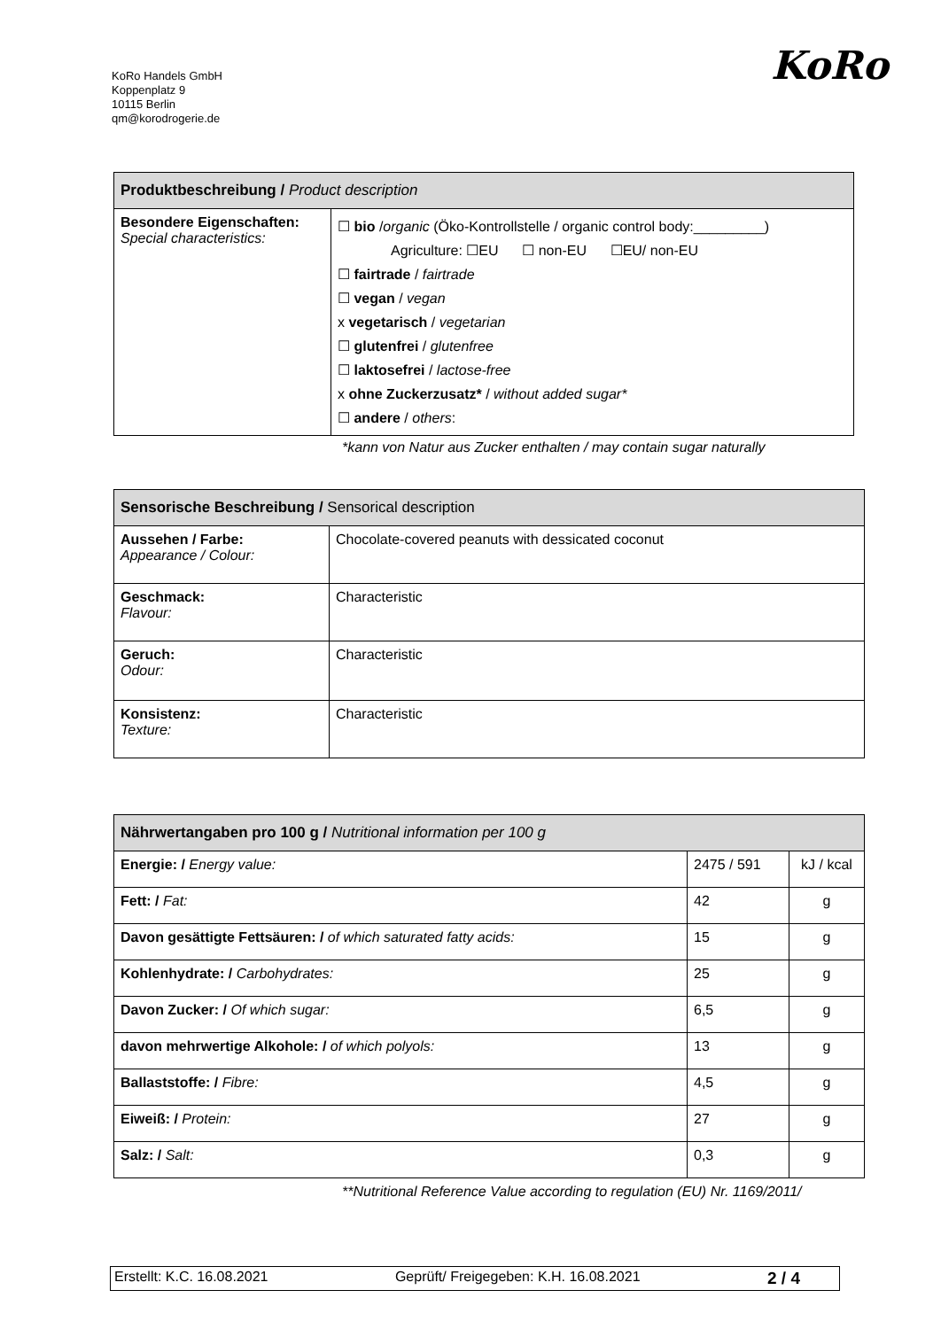KoRo Handels GmbH
Koppenplatz 9
10115 Berlin
qm@korodrogerie.de
KoRo
| Produktbeschreibung / Product description | |
| --- | --- |
| Besondere Eigenschaften: Special characteristics: | ☐ bio / organic (Öko-Kontrollstelle / organic control body:_________) Agriculture: ☐EU ☐ non-EU ☐EU/ non-EU ☐ fairtrade / fairtrade ☐ vegan / vegan x vegetarisch / vegetarian ☐ glutenfrei / glutenfree ☐ laktosefrei / lactose-free x ohne Zuckerzusatz* / without added sugar* ☐ andere / others : |
*kann von Natur aus Zucker enthalten / may contain sugar naturally
| Sensorische Beschreibung / Sensorical description | |
| --- | --- |
| Aussehen / Farbe: Appearance / Colour: | Chocolate-covered peanuts with dessicated coconut |
| Geschmack: Flavour: | Characteristic |
| Geruch: Odour: | Characteristic |
| Konsistenz: Texture: | Characteristic |
| Nährwertangaben pro 100 g / Nutritional information per 100 g | | |
| --- | --- | --- |
| Energie: / Energy value: | 2475 / 591 | kJ / kcal |
| Fett: / Fat: | 42 | g |
| Davon gesättigte Fettsäuren: / of which saturated fatty acids: | 15 | g |
| Kohlenhydrate: / Carbohydrates: | 25 | g |
| Davon Zucker: / Of which sugar: | 6,5 | g |
| davon mehrwertige Alkohole: / of which polyols: | 13 | g |
| Ballaststoffe: / Fibre: | 4,5 | g |
| Eiweiß: / Protein: | 27 | g |
| Salz: / Salt: | 0,3 | g |
**Nutritional Reference Value according to regulation (EU) Nr. 1169/2011/
Erstellt: K.C. 16.08.2021 Geprüft/ Freigegeben: K.H. 16.08.2021 2 / 4